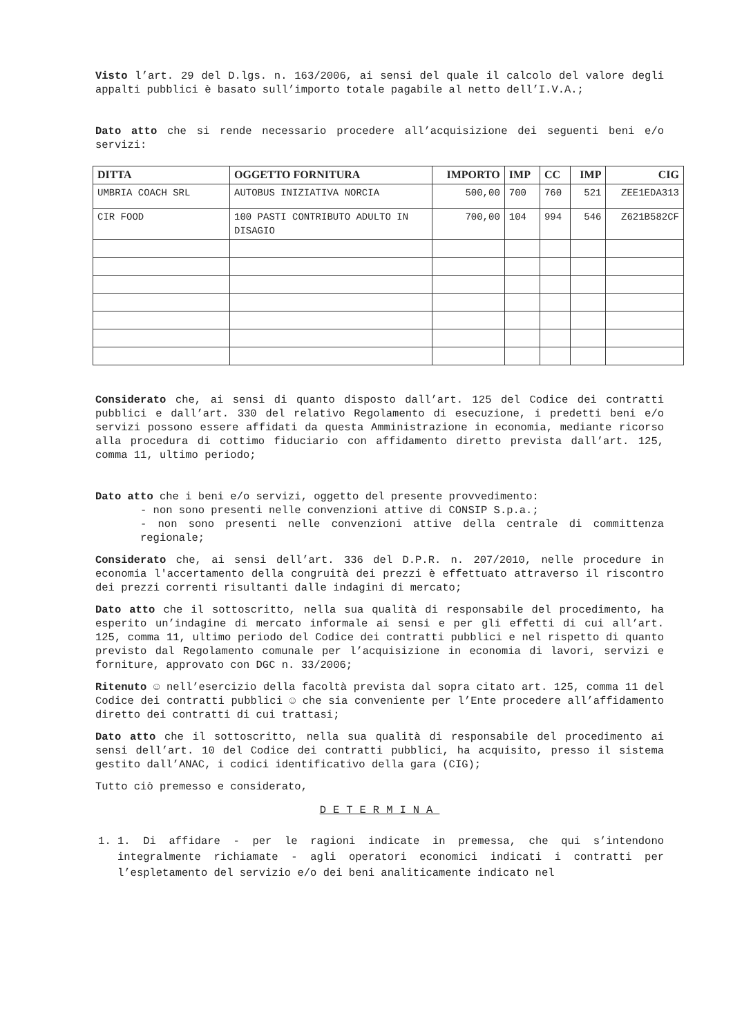Visto l’art. 29 del D.lgs. n. 163/2006, ai sensi del quale il calcolo del valore degli appalti pubblici è basato sull’importo totale pagabile al netto dell’I.V.A.;
Dato atto che si rende necessario procedere all’acquisizione dei seguenti beni e/o servizi:
| DITTA | OGGETTO FORNITURA | IMPORTO | IMP | CC | IMP | CIG |
| --- | --- | --- | --- | --- | --- | --- |
| UMBRIA COACH SRL | AUTOBUS INIZIATIVA NORCIA | 500,00 | 700 | 760 | 521 | ZEE1EDA313 |
| CIR FOOD | 100 PASTI CONTRIBUTO ADULTO IN DISAGIO | 700,00 | 104 | 994 | 546 | Z621B582CF |
Considerato che, ai sensi di quanto disposto dall’art. 125 del Codice dei contratti pubblici e dall’art. 330 del relativo Regolamento di esecuzione, i predetti beni e/o servizi possono essere affidati da questa Amministrazione in economia, mediante ricorso alla procedura di cottimo fiduciario con affidamento diretto prevista dall’art. 125, comma 11, ultimo periodo;
Dato atto che i beni e/o servizi, oggetto del presente provvedimento:
- non sono presenti nelle convenzioni attive di CONSIP S.p.a.;
- non sono presenti nelle convenzioni attive della centrale di committenza regionale;
Considerato che, ai sensi dell’art. 336 del D.P.R. n. 207/2010, nelle procedure in economia l'accertamento della congruità dei prezzi è effettuato attraverso il riscontro dei prezzi correnti risultanti dalle indagini di mercato;
Dato atto che il sottoscritto, nella sua qualità di responsabile del procedimento, ha esperito un’indagine di mercato informale ai sensi e per gli effetti di cui all’art. 125, comma 11, ultimo periodo del Codice dei contratti pubblici e nel rispetto di quanto previsto dal Regolamento comunale per l’acquisizione in economia di lavori, servizi e forniture, approvato con DGC n. 33/2006;
Ritenuto ☺ nell’esercizio della facoltà prevista dal sopra citato art. 125, comma 11 del Codice dei contratti pubblici ☺ che sia conveniente per l’Ente procedere all’affidamento diretto dei contratti di cui trattasi;
Dato atto che il sottoscritto, nella sua qualità di responsabile del procedimento ai sensi dell’art. 10 del Codice dei contratti pubblici, ha acquisito, presso il sistema gestito dall’ANAC, i codici identificativo della gara (CIG);
Tutto ciò premesso e considerato,
DETERMINA
1. 1. Di affidare - per le ragioni indicate in premessa, che qui s’intendono integralmente richiamate - agli operatori economici indicati i contratti per l’espletamento del servizio e/o dei beni analiticamente indicato nel